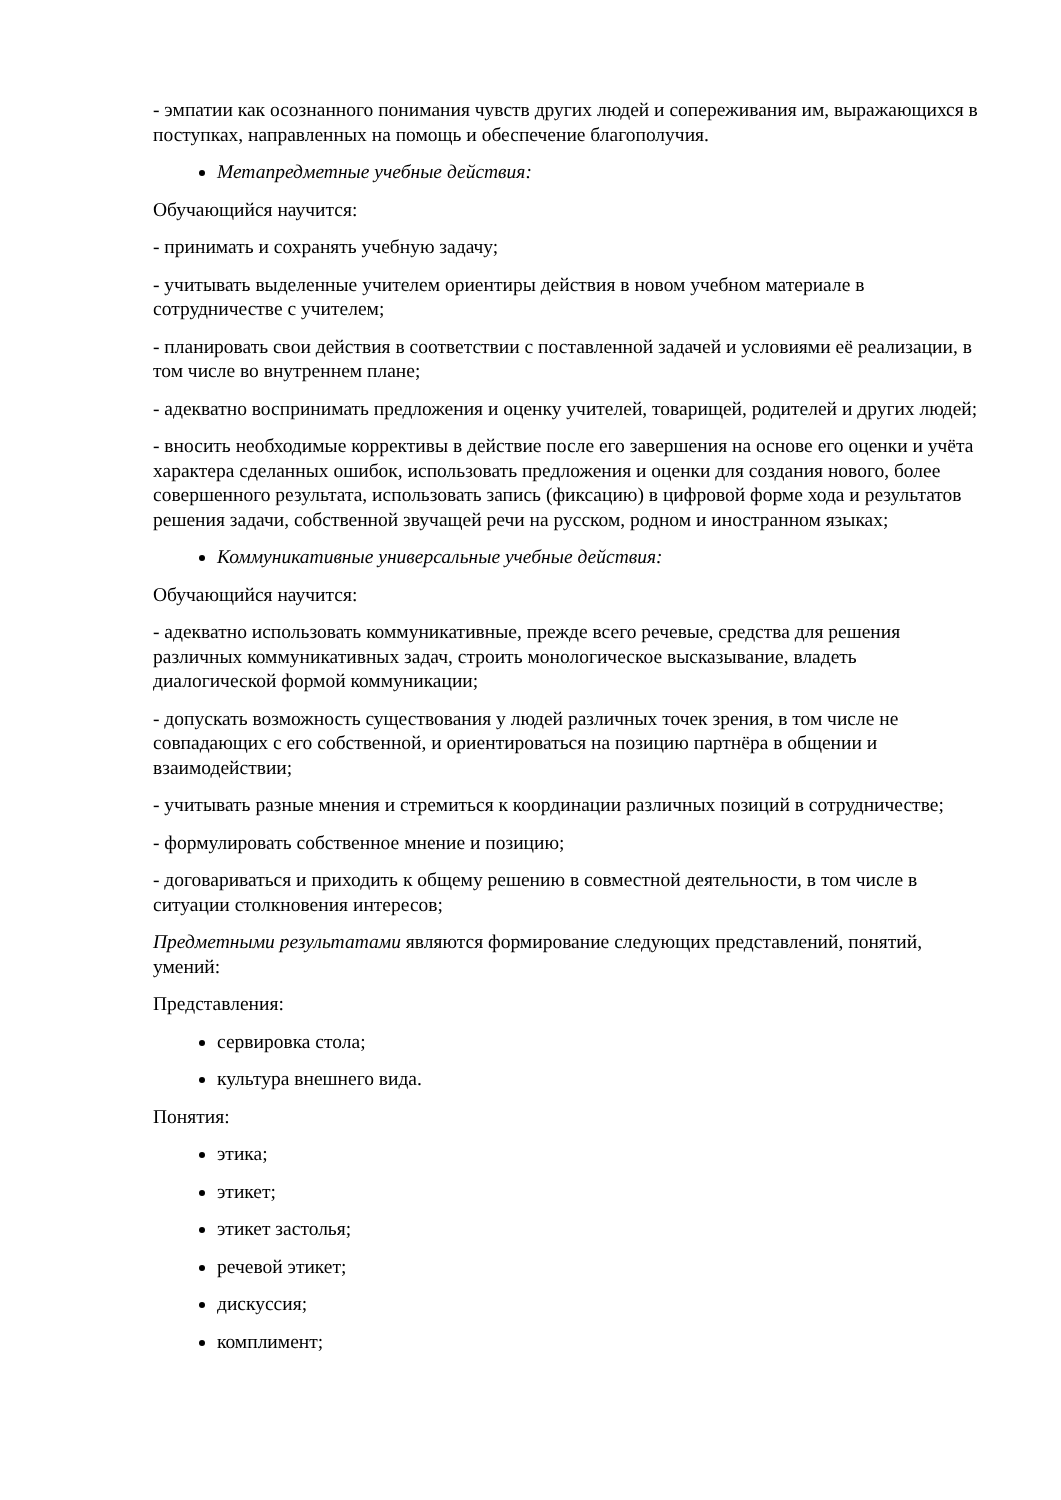- эмпатии как осознанного понимания чувств других людей и сопереживания им, выражающихся в поступках, направленных на помощь и обеспечение благополучия.
Метапредметные учебные действия:
Обучающийся научится:
- принимать и сохранять учебную задачу;
- учитывать выделенные учителем ориентиры действия в новом учебном материале в сотрудничестве с учителем;
- планировать свои действия в соответствии с поставленной задачей и условиями её реализации, в том числе во внутреннем плане;
- адекватно воспринимать предложения и оценку учителей, товарищей, родителей и других людей;
- вносить необходимые коррективы в действие после его завершения на основе его оценки и учёта характера сделанных ошибок, использовать предложения и оценки для создания нового, более совершенного результата, использовать запись (фиксацию) в цифровой форме хода и результатов решения задачи, собственной звучащей речи на русском, родном и иностранном языках;
Коммуникативные универсальные учебные действия:
Обучающийся научится:
- адекватно использовать коммуникативные, прежде всего речевые, средства для решения различных коммуникативных задач, строить монологическое высказывание, владеть диалогической формой коммуникации;
- допускать возможность существования у людей различных точек зрения, в том числе не совпадающих с его собственной, и ориентироваться на позицию партнёра в общении и взаимодействии;
- учитывать разные мнения и стремиться к координации различных позиций в сотрудничестве;
- формулировать собственное мнение и позицию;
- договариваться и приходить к общему решению в совместной деятельности, в том числе в ситуации столкновения интересов;
Предметными результатами являются формирование следующих представлений, понятий, умений:
Представления:
сервировка стола;
культура внешнего вида.
Понятия:
этика;
этикет;
этикет застолья;
речевой этикет;
дискуссия;
комплимент;